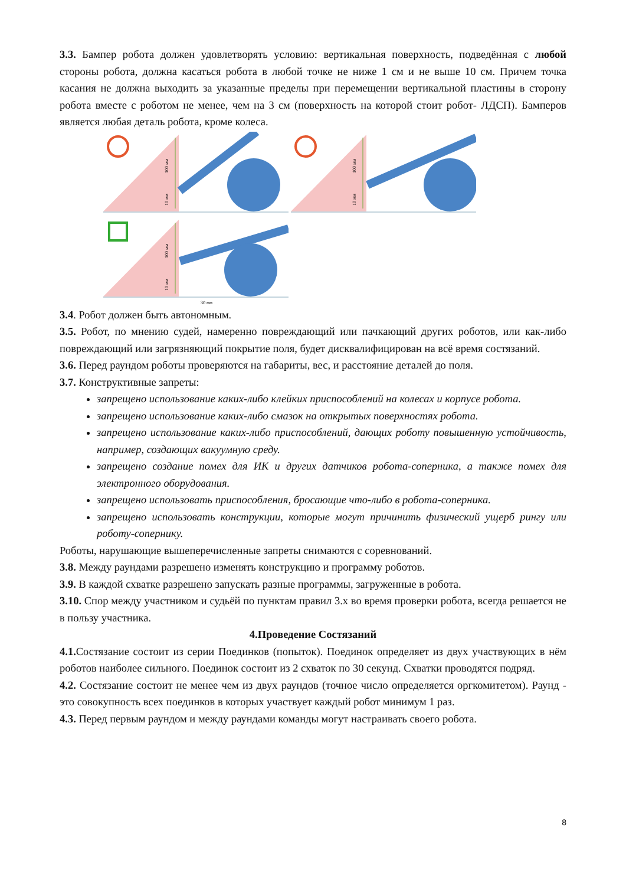3.3. Бампер робота должен удовлетворять условию: вертикальная поверхность, подведённая с любой стороны робота, должна касаться робота в любой точке не ниже 1 см и не выше 10 см. Причем точка касания не должна выходить за указанные пределы при перемещении вертикальной пластины в сторону робота вместе с роботом не менее, чем на 3 см (поверхность на которой стоит робот- ЛДСП). Бамперов является любая деталь робота, кроме колеса.
100 мм
10 мм
100 мм
10 мм
100 мм
10 мм
30 мм
3.4. Робот должен быть автономным.
3.5. Робот, по мнению судей, намеренно повреждающий или пачкающий других роботов, или как-либо повреждающий или загрязняющий покрытие поля, будет дисквалифицирован на всё время состязаний.
3.6. Перед раундом роботы проверяются на габариты, вес, и расстояние деталей до поля.
3.7. Конструктивные запреты:
запрещено использование каких-либо клейких приспособлений на колесах и корпусе робота.
запрещено использование каких-либо смазок на открытых поверхностях робота.
запрещено использование каких-либо приспособлений, дающих роботу повышенную устойчивость, например, создающих вакуумную среду.
запрещено создание помех для ИК и других датчиков робота-соперника, а также помех для электронного оборудования.
запрещено использовать приспособления, бросающие что-либо в робота-соперника.
запрещено использовать конструкции, которые могут причинить физический ущерб рингу или роботу-сопернику.
Роботы, нарушающие вышеперечисленные запреты снимаются с соревнований.
3.8. Между раундами разрешено изменять конструкцию и программу роботов.
3.9. В каждой схватке разрешено запускать разные программы, загруженные в робота.
3.10. Спор между участником и судьёй по пунктам правил 3.х во время проверки робота, всегда решается не в пользу участника.
4.Проведение Состязаний
4.1. Состязание состоит из серии Поединков (попыток). Поединок определяет из двух участвующих в нём роботов наиболее сильного. Поединок состоит из 2 схваток по 30 секунд. Схватки проводятся подряд.
4.2. Состязание состоит не менее чем из двух раундов (точное число определяется оргкомитетом). Раунд - это совокупность всех поединков в которых участвует каждый робот минимум 1 раз.
4.3. Перед первым раундом и между раундами команды могут настраивать своего робота.
8